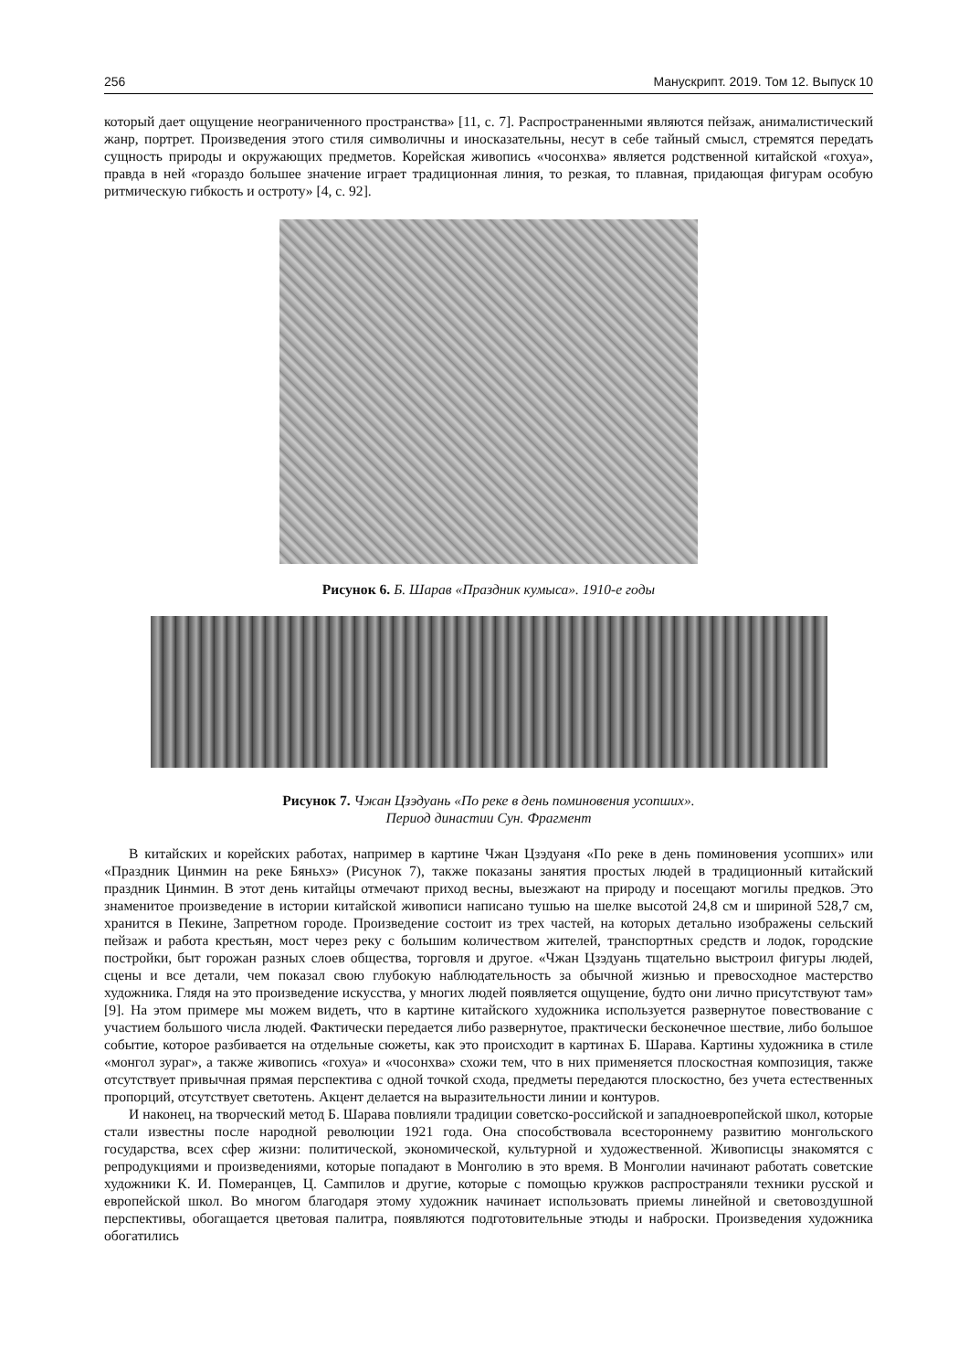256 Манускрипт. 2019. Том 12. Выпуск 10
который дает ощущение неограниченного пространства» [11, с. 7]. Распространенными являются пейзаж, анималистический жанр, портрет. Произведения этого стиля символичны и иносказательны, несут в себе тайный смысл, стремятся передать сущность природы и окружающих предметов. Корейская живопись «чосонхва» является родственной китайской «гохуа», правда в ней «гораздо большее значение играет традиционная линия, то резкая, то плавная, придающая фигурам особую ритмическую гибкость и остроту» [4, с. 92].
Рисунок 6. Б. Шарав «Праздник кумыса». 1910-е годы
Рисунок 7. Чжан Цзэдуань «По реке в день поминовения усопших».
Период династии Сун. Фрагмент
В китайских и корейских работах, например в картине Чжан Цзэдуаня «По реке в день поминовения усопших» или «Праздник Цинмин на реке Бяньхэ» (Рисунок 7), также показаны занятия простых людей в традиционный китайский праздник Цинмин. В этот день китайцы отмечают приход весны, выезжают на природу и посещают могилы предков. Это знаменитое произведение в истории китайской живописи написано тушью на шелке высотой 24,8 см и шириной 528,7 см, хранится в Пекине, Запретном городе. Произведение состоит из трех частей, на которых детально изображены сельский пейзаж и работа крестьян, мост через реку с большим количеством жителей, транспортных средств и лодок, городские постройки, быт горожан разных слоев общества, торговля и другое. «Чжан Цзэдуань тщательно выстроил фигуры людей, сцены и все детали, чем показал свою глубокую наблюдательность за обычной жизнью и превосходное мастерство художника. Глядя на это произведение искусства, у многих людей появляется ощущение, будто они лично присутствуют там» [9]. На этом примере мы можем видеть, что в картине китайского художника используется развернутое повествование с участием большого числа людей. Фактически передается либо развернутое, практически бесконечное шествие, либо большое событие, которое разбивается на отдельные сюжеты, как это происходит в картинах Б. Шарава. Картины художника в стиле «монгол зураг», а также живопись «гохуа» и «чосонхва» схожи тем, что в них применяется плоскостная композиция, также отсутствует привычная прямая перспектива с одной точкой схода, предметы передаются плоскостно, без учета естественных пропорций, отсутствует светотень. Акцент делается на выразительности линии и контуров.
И наконец, на творческий метод Б. Шарава повлияли традиции советско-российской и западноевропейской школ, которые стали известны после народной революции 1921 года. Она способствовала всестороннему развитию монгольского государства, всех сфер жизни: политической, экономической, культурной и художественной. Живописцы знакомятся с репродукциями и произведениями, которые попадают в Монголию в это время. В Монголии начинают работать советские художники К. И. Померанцев, Ц. Сампилов и другие, которые с помощью кружков распространяли техники русской и европейской школ. Во многом благодаря этому художник начинает использовать приемы линейной и световоздушной перспективы, обогащается цветовая палитра, появляются подготовительные этюды и наброски. Произведения художника обогатились